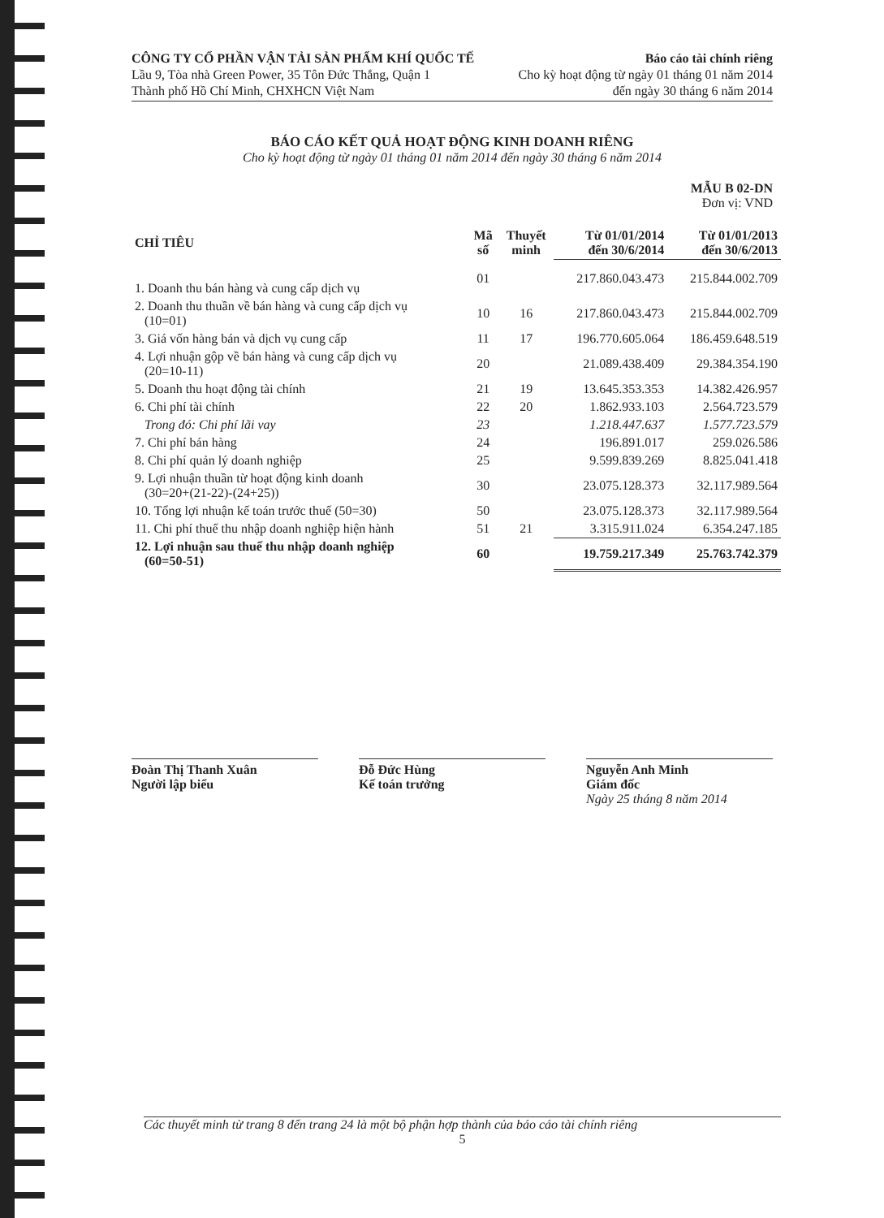CÔNG TY CỔ PHẦN VẬN TẢI SẢN PHẨM KHÍ QUỐC TẾ
Lầu 9, Tòa nhà Green Power, 35 Tôn Đức Thắng, Quận 1
Thành phố Hồ Chí Minh, CHXHCN Việt Nam
Báo cáo tài chính riêng
Cho kỳ hoạt động từ ngày 01 tháng 01 năm 2014
đến ngày 30 tháng 6 năm 2014
BÁO CÁO KẾT QUẢ HOẠT ĐỘNG KINH DOANH RIÊNG
Cho kỳ hoạt động từ ngày 01 tháng 01 năm 2014 đến ngày 30 tháng 6 năm 2014
MẪU B 02-DN
Đơn vị: VND
| CHỈ TIÊU | Mã số | Thuyết minh | Từ 01/01/2014 đến 30/6/2014 | Từ 01/01/2013 đến 30/6/2013 |
| --- | --- | --- | --- | --- |
| 1. Doanh thu bán hàng và cung cấp dịch vụ | 01 | | 217.860.043.473 | 215.844.002.709 |
| 2. Doanh thu thuần về bán hàng và cung cấp dịch vụ (10=01) | 10 | 16 | 217.860.043.473 | 215.844.002.709 |
| 3. Giá vốn hàng bán và dịch vụ cung cấp | 11 | 17 | 196.770.605.064 | 186.459.648.519 |
| 4. Lợi nhuận gộp về bán hàng và cung cấp dịch vụ (20=10-11) | 20 | | 21.089.438.409 | 29.384.354.190 |
| 5. Doanh thu hoạt động tài chính | 21 | 19 | 13.645.353.353 | 14.382.426.957 |
| 6. Chi phí tài chính | 22 | 20 | 1.862.933.103 | 2.564.723.579 |
| Trong đó: Chi phí lãi vay | 23 | | 1.218.447.637 | 1.577.723.579 |
| 7. Chi phí bán hàng | 24 | | 196.891.017 | 259.026.586 |
| 8. Chi phí quản lý doanh nghiệp | 25 | | 9.599.839.269 | 8.825.041.418 |
| 9. Lợi nhuận thuần từ hoạt động kinh doanh (30=20+(21-22)-(24+25)) | 30 | | 23.075.128.373 | 32.117.989.564 |
| 10. Tổng lợi nhuận kế toán trước thuế (50=30) | 50 | | 23.075.128.373 | 32.117.989.564 |
| 11. Chi phí thuế thu nhập doanh nghiệp hiện hành | 51 | 21 | 3.315.911.024 | 6.354.247.185 |
| 12. Lợi nhuận sau thuế thu nhập doanh nghiệp (60=50-51) | 60 | | 19.759.217.349 | 25.763.742.379 |
Đoàn Thị Thanh Xuân
Người lập biểu
Đỗ Đức Hùng
Kế toán trưởng
Nguyễn Anh Minh
Giám đốc
Ngày 25 tháng 8 năm 2014
Các thuyết minh từ trang 8 đến trang 24 là một bộ phận hợp thành của báo cáo tài chính riêng
5